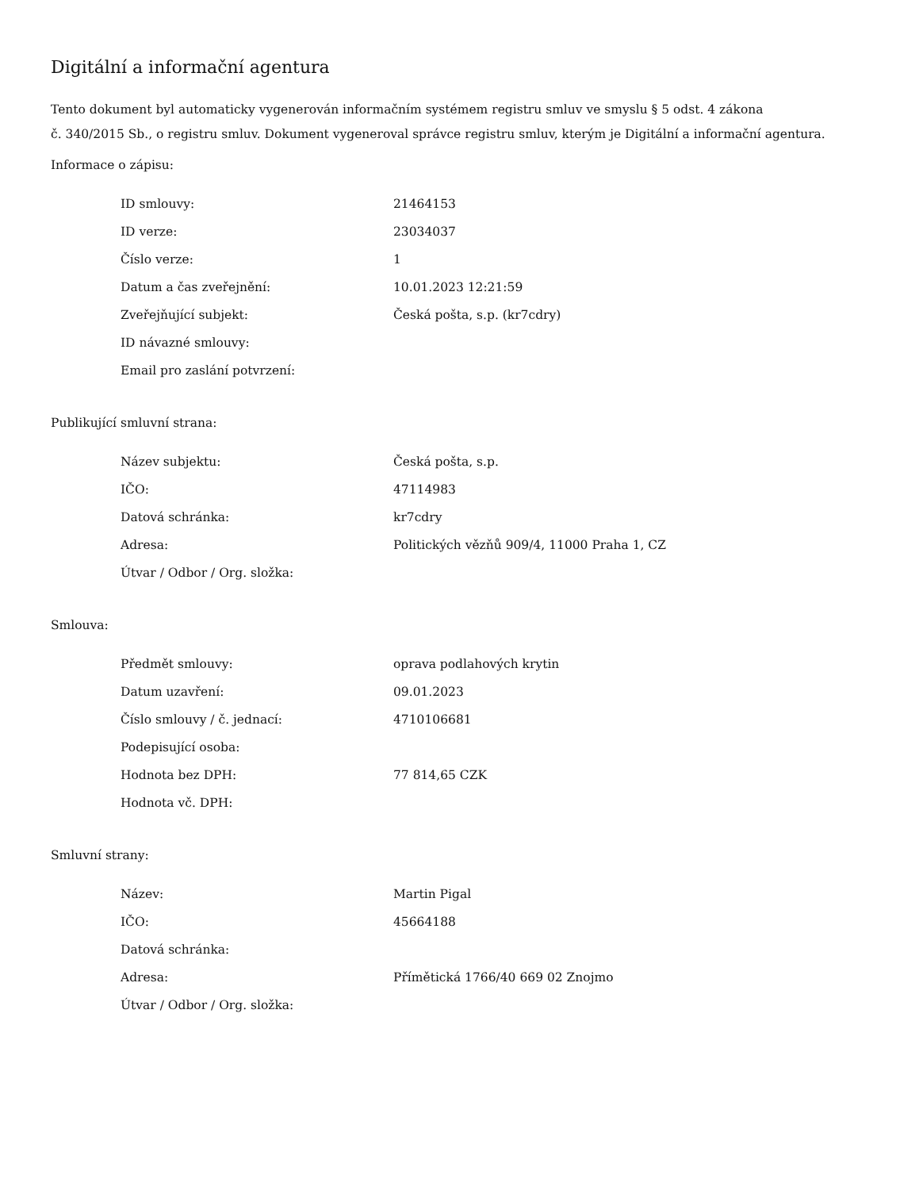Digitální a informační agentura
Tento dokument byl automaticky vygenerován informačním systémem registru smluv ve smyslu § 5 odst. 4 zákona
č. 340/2015 Sb., o registru smluv. Dokument vygeneroval správce registru smluv, kterým je Digitální a informační agentura.
Informace o zápisu:
| ID smlouvy: | 21464153 |
| ID verze: | 23034037 |
| Číslo verze: | 1 |
| Datum a čas zveřejnění: | 10.01.2023 12:21:59 |
| Zveřejňující subjekt: | Česká pošta, s.p. (kr7cdry) |
| ID návazné smlouvy: | |
| Email pro zaslání potvrzení: | |
Publikující smluvní strana:
| Název subjektu: | Česká pošta, s.p. |
| IČO: | 47114983 |
| Datová schránka: | kr7cdry |
| Adresa: | Politických vězňů 909/4, 11000 Praha 1, CZ |
| Útvar / Odbor / Org. složka: | |
Smlouva:
| Předmět smlouvy: | oprava podlahových krytin |
| Datum uzavření: | 09.01.2023 |
| Číslo smlouvy / č. jednací: | 4710106681 |
| Podepisující osoba: | |
| Hodnota bez DPH: | 77 814,65 CZK |
| Hodnota vč. DPH: | |
Smluvní strany:
| Název: | Martin Pigal |
| IČO: | 45664188 |
| Datová schránka: | |
| Adresa: | Přímětická 1766/40 669 02 Znojmo |
| Útvar / Odbor / Org. složka: | |